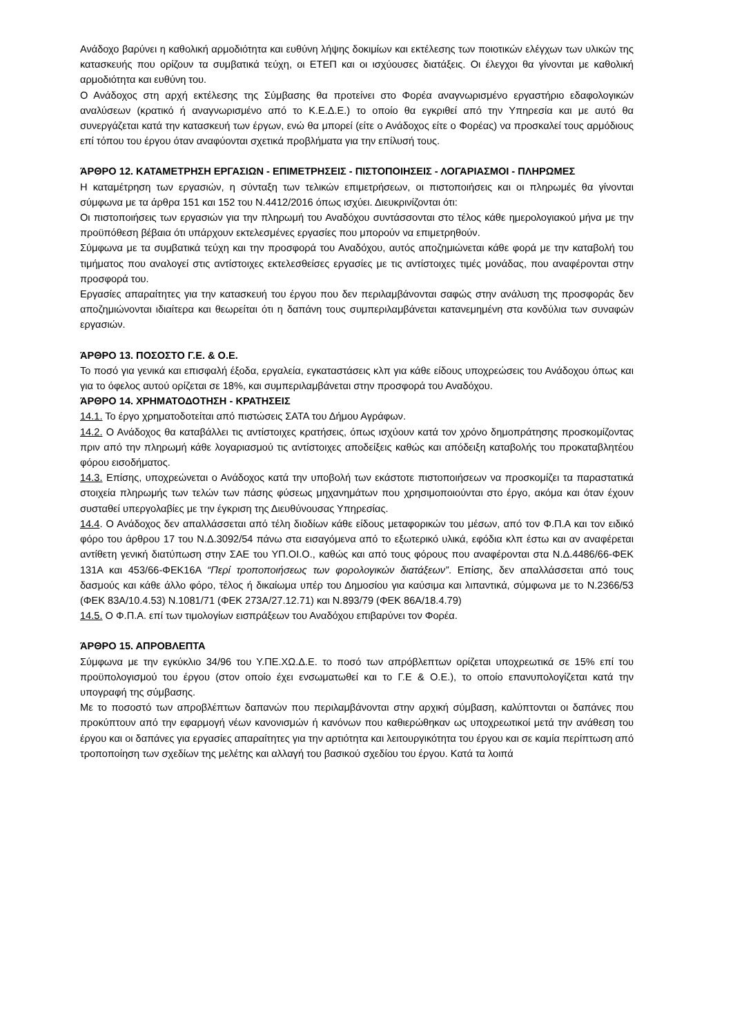Ανάδοχο βαρύνει η καθολική αρμοδιότητα και ευθύνη λήψης δοκιμίων και εκτέλεσης των ποιοτικών ελέγχων των υλικών της κατασκευής που ορίζουν τα συμβατικά τεύχη, οι ΕΤΕΠ και οι ισχύουσες διατάξεις. Οι έλεγχοι θα γίνονται με καθολική αρμοδιότητα και ευθύνη του.
Ο Ανάδοχος στη αρχή εκτέλεσης της Σύμβασης θα προτείνει στο Φορέα αναγνωρισμένο εργαστήριο εδαφολογικών αναλύσεων (κρατικό ή αναγνωρισμένο από το Κ.Ε.Δ.Ε.) το οποίο θα εγκριθεί από την Υπηρεσία και με αυτό θα συνεργάζεται κατά την κατασκευή των έργων, ενώ θα μπορεί (είτε ο Ανάδοχος είτε ο Φορέας) να προσκαλεί τους αρμόδιους επί τόπου του έργου όταν αναφύονται σχετικά προβλήματα για την επίλυσή τους.
ΆΡΘΡΟ 12. ΚΑΤΑΜΕΤΡΗΣΗ ΕΡΓΑΣΙΩΝ - ΕΠΙΜΕΤΡΗΣΕΙΣ - ΠΙΣΤΟΠΟΙΗΣΕΙΣ - ΛΟΓΑΡΙΑΣΜΟΙ - ΠΛΗΡΩΜΕΣ
Η καταμέτρηση των εργασιών, η σύνταξη των τελικών επιμετρήσεων, οι πιστοποιήσεις και οι πληρωμές θα γίνονται σύμφωνα με τα άρθρα 151 και 152 του Ν.4412/2016 όπως ισχύει. Διευκρινίζονται ότι:
Οι πιστοποιήσεις των εργασιών για την πληρωμή του Αναδόχου συντάσσονται στο τέλος κάθε ημερολογιακού μήνα με την προϋπόθεση βέβαια ότι υπάρχουν εκτελεσμένες εργασίες που μπορούν να επιμετρηθούν.
Σύμφωνα με τα συμβατικά τεύχη και την προσφορά του Αναδόχου, αυτός αποζημιώνεται κάθε φορά με την καταβολή του τιμήματος που αναλογεί στις αντίστοιχες εκτελεσθείσες εργασίες με τις αντίστοιχες τιμές μονάδας, που αναφέρονται στην προσφορά του.
Εργασίες απαραίτητες για την κατασκευή του έργου που δεν περιλαμβάνονται σαφώς στην ανάλυση της προσφοράς δεν αποζημιώνονται ιδιαίτερα και θεωρείται ότι η δαπάνη τους συμπεριλαμβάνεται κατανεμημένη στα κονδύλια των συναφών εργασιών.
ΆΡΘΡΟ 13. ΠΟΣΟΣΤΟ Γ.Ε. & Ο.Ε.
Το ποσό για γενικά και επισφαλή έξοδα, εργαλεία, εγκαταστάσεις κλπ για κάθε είδους υποχρεώσεις του Ανάδοχου όπως και για το όφελος αυτού ορίζεται σε 18%, και συμπεριλαμβάνεται στην προσφορά του Αναδόχου.
ΆΡΘΡΟ 14. ΧΡΗΜΑΤΟΔΟΤΗΣΗ - ΚΡΑΤΗΣΕΙΣ
14.1. Το έργο χρηματοδοτείται από πιστώσεις ΣΑΤΑ του Δήμου Αγράφων.
14.2. Ο Ανάδοχος θα καταβάλλει τις αντίστοιχες κρατήσεις, όπως ισχύουν κατά τον χρόνο δημοπράτησης προσκομίζοντας πριν από την πληρωμή κάθε λογαριασμού τις αντίστοιχες αποδείξεις καθώς και απόδειξη καταβολής του προκαταβλητέου φόρου εισοδήματος.
14.3. Επίσης, υποχρεώνεται ο Ανάδοχος κατά την υποβολή των εκάστοτε πιστοποιήσεων να προσκομίζει τα παραστατικά στοιχεία πληρωμής των τελών των πάσης φύσεως μηχανημάτων που χρησιμοποιούνται στο έργο, ακόμα και όταν έχουν συσταθεί υπεργολαβίες με την έγκριση της Διευθύνουσας Υπηρεσίας.
14.4. Ο Ανάδοχος δεν απαλλάσσεται από τέλη διοδίων κάθε είδους μεταφορικών του μέσων, από τον Φ.Π.Α και τον ειδικό φόρο του άρθρου 17 του Ν.Δ.3092/54 πάνω στα εισαγόμενα από το εξωτερικό υλικά, εφόδια κλπ έστω και αν αναφέρεται αντίθετη γενική διατύπωση στην ΣΑΕ του ΥΠ.ΟΙ.Ο., καθώς και από τους φόρους που αναφέρονται στα Ν.Δ.4486/66-ΦΕΚ 131Α και 453/66-ΦΕΚ16Α “Περί τροποποιήσεως των φορολογικών διατάξεων”. Επίσης, δεν απαλλάσσεται από τους δασμούς και κάθε άλλο φόρο, τέλος ή δικαίωμα υπέρ του Δημοσίου για καύσιμα και λιπαντικά, σύμφωνα με το Ν.2366/53 (ΦΕΚ 83Α/10.4.53) Ν.1081/71 (ΦΕΚ 273Α/27.12.71) και Ν.893/79 (ΦΕΚ 86Α/18.4.79)
14.5. Ο Φ.Π.Α. επί των τιμολογίων εισπράξεων του Αναδόχου επιβαρύνει τον Φορέα.
ΆΡΘΡΟ 15. ΑΠΡΟΒΛΕΠΤΑ
Σύμφωνα με την εγκύκλιο 34/96 του Υ.ΠΕ.ΧΩ.Δ.Ε. το ποσό των απρόβλεπτων ορίζεται υποχρεωτικά σε 15% επί του προϋπολογισμού του έργου (στον οποίο έχει ενσωματωθεί και το Γ.Ε & Ο.Ε.), το οποίο επανυπολογίζεται κατά την υπογραφή της σύμβασης.
Με το ποσοστό των απροβλέπτων δαπανών που περιλαμβάνονται στην αρχική σύμβαση, καλύπτονται οι δαπάνες που προκύπτουν από την εφαρμογή νέων κανονισμών ή κανόνων που καθιερώθηκαν ως υποχρεωτικοί μετά την ανάθεση του έργου και οι δαπάνες για εργασίες απαραίτητες για την αρτιότητα και λειτουργικότητα του έργου και σε καμία περίπτωση από τροποποίηση των σχεδίων της μελέτης και αλλαγή του βασικού σχεδίου του έργου. Κατά τα λοιπά